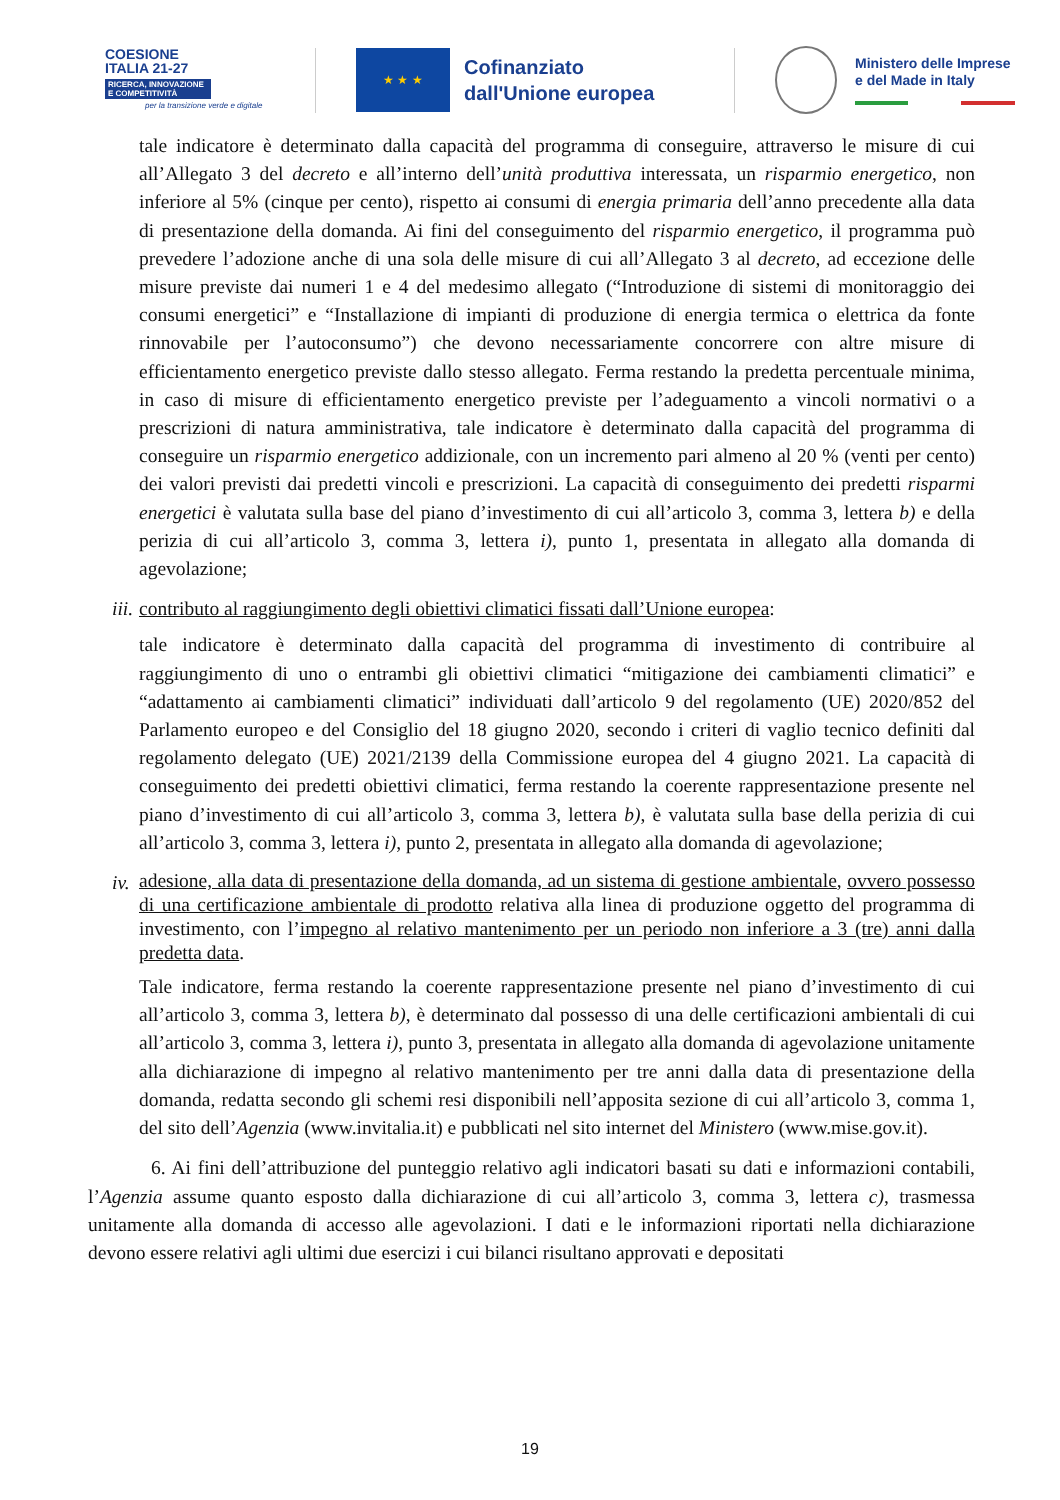COESIONE
ITALIA 21-27
RICERCA, INNOVAZIONE E COMPETITIVITÀ
per la transizione verde e digitale
★ ★ ★
Cofinanziato dall'Unione europea
Ministero delle Imprese
e del Made in Italy
tale indicatore è determinato dalla capacità del programma di conseguire, attraverso le misure di cui all’Allegato 3 del decreto e all’interno dell’unità produttiva interessata, un risparmio energetico, non inferiore al 5% (cinque per cento), rispetto ai consumi di energia primaria dell’anno precedente alla data di presentazione della domanda. Ai fini del conseguimento del risparmio energetico, il programma può prevedere l’adozione anche di una sola delle misure di cui all’Allegato 3 al decreto, ad eccezione delle misure previste dai numeri 1 e 4 del medesimo allegato (“Introduzione di sistemi di monitoraggio dei consumi energetici” e “Installazione di impianti di produzione di energia termica o elettrica da fonte rinnovabile per l’autoconsumo”) che devono necessariamente concorrere con altre misure di efficientamento energetico previste dallo stesso allegato. Ferma restando la predetta percentuale minima, in caso di misure di efficientamento energetico previste per l’adeguamento a vincoli normativi o a prescrizioni di natura amministrativa, tale indicatore è determinato dalla capacità del programma di conseguire un risparmio energetico addizionale, con un incremento pari almeno al 20 % (venti per cento) dei valori previsti dai predetti vincoli e prescrizioni. La capacità di conseguimento dei predetti risparmi energetici è valutata sulla base del piano d’investimento di cui all’articolo 3, comma 3, lettera b) e della perizia di cui all’articolo 3, comma 3, lettera i), punto 1, presentata in allegato alla domanda di agevolazione;
iii.
contributo al raggiungimento degli obiettivi climatici fissati dall’Unione europea:
tale indicatore è determinato dalla capacità del programma di investimento di contribuire al raggiungimento di uno o entrambi gli obiettivi climatici “mitigazione dei cambiamenti climatici” e “adattamento ai cambiamenti climatici” individuati dall’articolo 9 del regolamento (UE) 2020/852 del Parlamento europeo e del Consiglio del 18 giugno 2020, secondo i criteri di vaglio tecnico definiti dal regolamento delegato (UE) 2021/2139 della Commissione europea del 4 giugno 2021. La capacità di conseguimento dei predetti obiettivi climatici, ferma restando la coerente rappresentazione presente nel piano d’investimento di cui all’articolo 3, comma 3, lettera b), è valutata sulla base della perizia di cui all’articolo 3, comma 3, lettera i), punto 2, presentata in allegato alla domanda di agevolazione;
iv.
adesione, alla data di presentazione della domanda, ad un sistema di gestione ambientale, ovvero possesso di una certificazione ambientale di prodotto relativa alla linea di produzione oggetto del programma di investimento, con l’impegno al relativo mantenimento per un periodo non inferiore a 3 (tre) anni dalla predetta data.
Tale indicatore, ferma restando la coerente rappresentazione presente nel piano d’investimento di cui all’articolo 3, comma 3, lettera b), è determinato dal possesso di una delle certificazioni ambientali di cui all’articolo 3, comma 3, lettera i), punto 3, presentata in allegato alla domanda di agevolazione unitamente alla dichiarazione di impegno al relativo mantenimento per tre anni dalla data di presentazione della domanda, redatta secondo gli schemi resi disponibili nell’apposita sezione di cui all’articolo 3, comma 1, del sito dell’Agenzia (www.invitalia.it) e pubblicati nel sito internet del Ministero (www.mise.gov.it).
6. Ai fini dell’attribuzione del punteggio relativo agli indicatori basati su dati e informazioni contabili, l’Agenzia assume quanto esposto dalla dichiarazione di cui all’articolo 3, comma 3, lettera c), trasmessa unitamente alla domanda di accesso alle agevolazioni. I dati e le informazioni riportati nella dichiarazione devono essere relativi agli ultimi due esercizi i cui bilanci risultano approvati e depositati
19